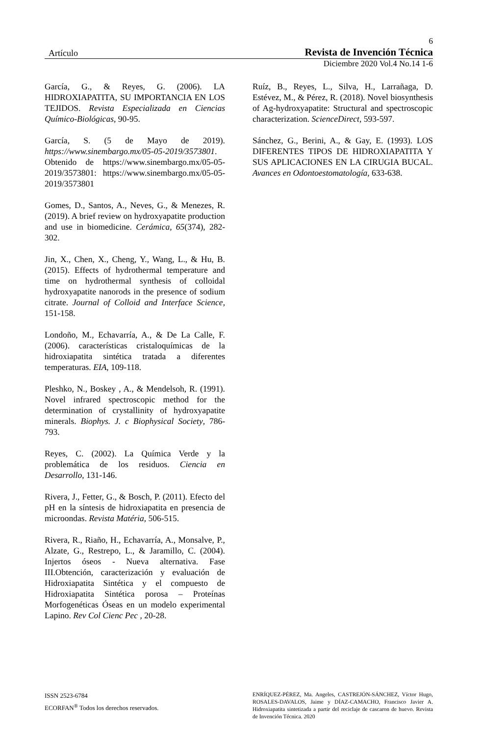6
Artículo Revista de Invención Técnica
Diciembre 2020 Vol.4 No.14 1-6
García, G., & Reyes, G. (2006). LA HIDROXIAPATITA, SU IMPORTANCIA EN LOS TEJIDOS. Revista Especializada en Ciencias Químico-Biológicas, 90-95.
García, S. (5 de Mayo de 2019). https://www.sinembargo.mx/05-05-2019/3573801. Obtenido de https://www.sinembargo.mx/05-05-2019/3573801: https://www.sinembargo.mx/05-05-2019/3573801
Gomes, D., Santos, A., Neves, G., & Menezes, R. (2019). A brief review on hydroxyapatite production and use in biomedicine. Cerámica, 65(374), 282-302.
Jin, X., Chen, X., Cheng, Y., Wang, L., & Hu, B. (2015). Effects of hydrothermal temperature and time on hydrothermal synthesis of colloidal hydroxyapatite nanorods in the presence of sodium citrate. Journal of Colloid and Interface Science, 151-158.
Londoño, M., Echavarría, A., & De La Calle, F. (2006). características cristaloquímicas de la hidroxiapatita sintética tratada a diferentes temperaturas. EIA, 109-118.
Pleshko, N., Boskey , A., & Mendelsoh, R. (1991). Novel infrared spectroscopic method for the determination of crystallinity of hydroxyapatite minerals. Biophys. J. c Biophysical Society, 786-793.
Reyes, C. (2002). La Química Verde y la problemática de los residuos. Ciencia en Desarrollo, 131-146.
Rivera, J., Fetter, G., & Bosch, P. (2011). Efecto del pH en la síntesis de hidroxiapatita en presencia de microondas. Revista Matéria, 506-515.
Rivera, R., Riaño, H., Echavarría, A., Monsalve, P., Alzate, G., Restrepo, L., & Jaramillo, C. (2004). Injertos óseos - Nueva alternativa. Fase III.Obtención, caracterización y evaluación de Hidroxiapatita Sintética y el compuesto de Hidroxiapatita Sintética porosa – Proteínas Morfogenéticas Óseas en un modelo experimental Lapino. Rev Col Cienc Pec , 20-28.
Ruíz, B., Reyes, L., Silva, H., Larrañaga, D. Estévez, M., & Pérez, R. (2018). Novel biosynthesis of Ag-hydroxyapatite: Structural and spectroscopic characterization. ScienceDirect, 593-597.
Sánchez, G., Berini, A., & Gay, E. (1993). LOS DIFERENTES TIPOS DE HIDROXIAPATITA Y SUS APLICACIONES EN LA CIRUGIA BUCAL. Avances en Odontoestomatología, 633-638.
ISSN 2523-6784
ECORFAN<sup>®</sup> Todos los derechos reservados.
ENRÍQUEZ-PÉREZ, Ma. Angeles, CASTREJÓN-SÁNCHEZ, Víctor Hugo, ROSALES-DAVALOS, Jaime y DÍAZ-CAMACHO, Francisco Javier A. Hidroxiapatita sintetizada a partir del reciclaje de cascaron de huevo. Revista de Invención Técnica. 2020